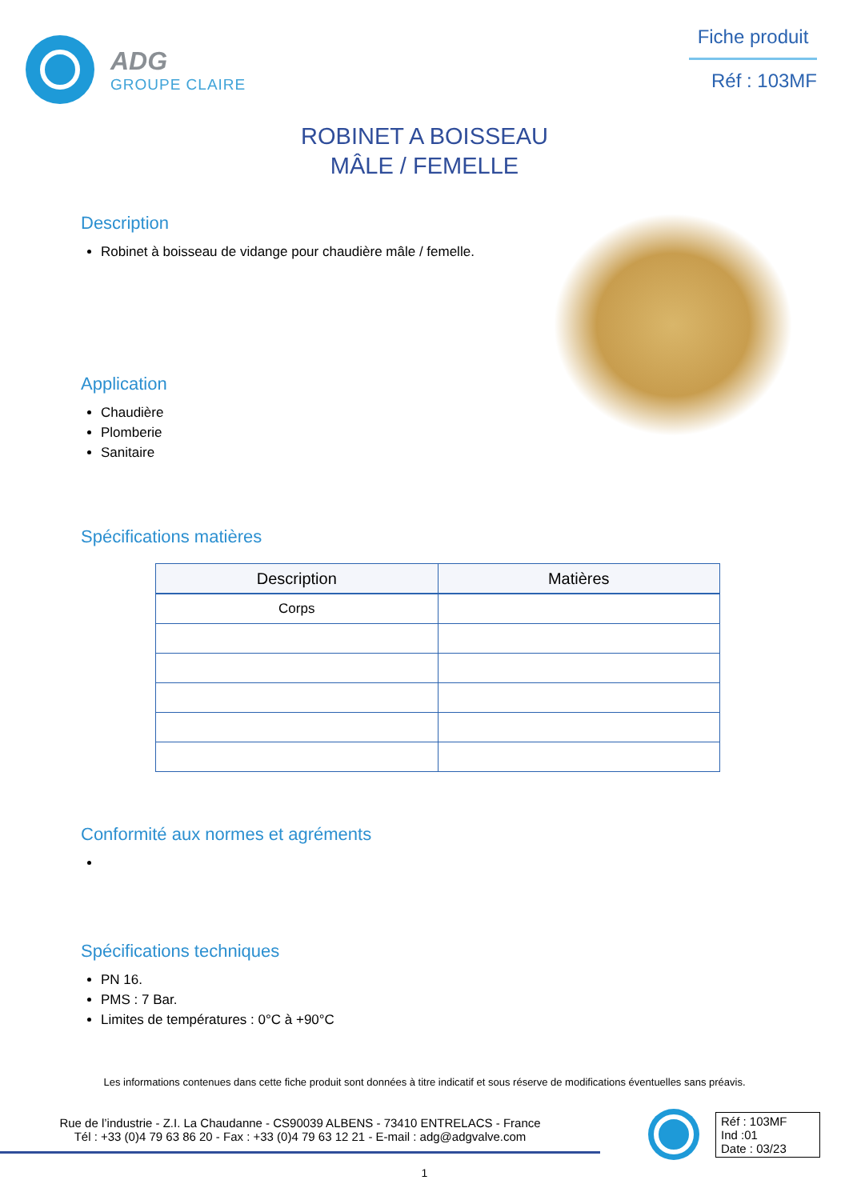ADG
GROUPE CLAIRE
Fiche produit
Réf : 103MF
ROBINET A BOISSEAU
MÂLE / FEMELLE
Description
Robinet à boisseau de vidange pour chaudière mâle / femelle.
Application
Chaudière
Plomberie
Sanitaire
Spécifications matières
| Description | Matières |
| --- | --- |
| Corps | |
Conformité aux normes et agréments
Spécifications techniques
PN 16.
PMS : 7 Bar.
Limites de températures : 0°C à +90°C
Les informations contenues dans cette fiche produit sont données à titre indicatif et sous réserve de modifications éventuelles sans préavis.
Rue de l’industrie - Z.I. La Chaudanne - CS90039 ALBENS - 73410 ENTRELACS - France
Tél : +33 (0)4 79 63 86 20 - Fax : +33 (0)4 79 63 12 21 - E-mail : adg@adgvalve.com
Réf : 103MF
Ind :01
Date : 03/23
1